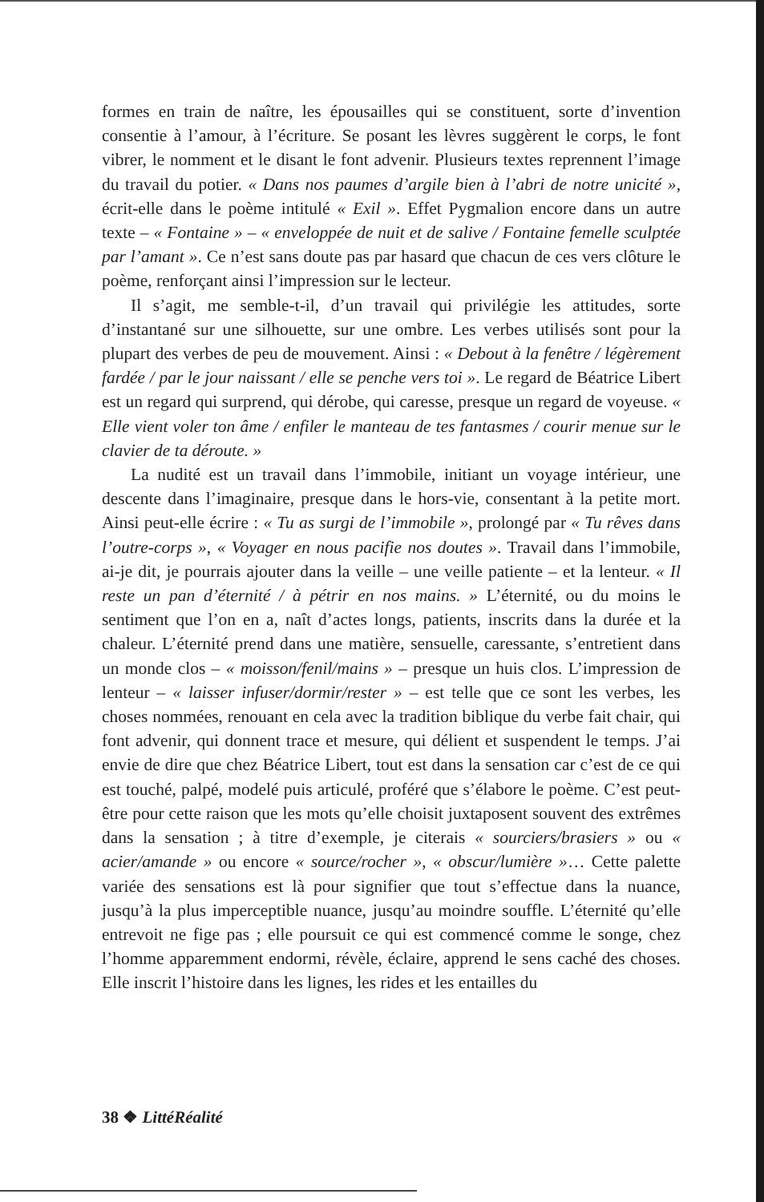formes en train de naître, les épousailles qui se constituent, sorte d’invention consentie à l’amour, à l’écriture. Se posant les lèvres suggèrent le corps, le font vibrer, le nomment et le disant le font advenir. Plusieurs textes reprennent l’image du travail du potier. « Dans nos paumes d’argile bien à l’abri de notre unicité », écrit-elle dans le poème intitulé « Exil ». Effet Pygmalion encore dans un autre texte – « Fontaine » – « enveloppée de nuit et de salive / Fontaine femelle sculptée par l’amant ». Ce n’est sans doute pas par hasard que chacun de ces vers clôture le poème, renforçant ainsi l’impression sur le lecteur.
Il s’agit, me semble-t-il, d’un travail qui privilégie les attitudes, sorte d’instantané sur une silhouette, sur une ombre. Les verbes utilisés sont pour la plupart des verbes de peu de mouvement. Ainsi : « Debout à la fenêtre / légèrement fardée / par le jour naissant / elle se penche vers toi ». Le regard de Béatrice Libert est un regard qui surprend, qui dérobe, qui caresse, presque un regard de voyeuse. « Elle vient voler ton âme / enfiler le manteau de tes fantasmes / courir menue sur le clavier de ta déroute. »
La nudité est un travail dans l’immobile, initiant un voyage intérieur, une descente dans l’imaginaire, presque dans le hors-vie, consentant à la petite mort. Ainsi peut-elle écrire : « Tu as surgi de l’immobile », prolongé par « Tu rêves dans l’outre-corps », « Voyager en nous pacifie nos doutes ». Travail dans l’immobile, ai-je dit, je pourrais ajouter dans la veille – une veille patiente – et la lenteur. « Il reste un pan d’éternité / à pétrir en nos mains. » L’éternité, ou du moins le sentiment que l’on en a, naît d’actes longs, patients, inscrits dans la durée et la chaleur. L’éternité prend dans une matière, sensuelle, caressante, s’entretient dans un monde clos – « moisson/fenil/mains » – presque un huis clos. L’impression de lenteur – « laisser infuser/dormir/rester » – est telle que ce sont les verbes, les choses nommées, renouant en cela avec la tradition biblique du verbe fait chair, qui font advenir, qui donnent trace et mesure, qui délient et suspendent le temps. J’ai envie de dire que chez Béatrice Libert, tout est dans la sensation car c’est de ce qui est touché, palpé, modelé puis articulé, proféré que s’élabore le poème. C’est peut-être pour cette raison que les mots qu’elle choisit juxtaposent souvent des extrêmes dans la sensation ; à titre d’exemple, je citerais « sourciers/brasiers » ou « acier/amande » ou encore « source/rocher », « obscur/lumière »… Cette palette variée des sensations est là pour signifier que tout s’effectue dans la nuance, jusqu’à la plus imperceptible nuance, jusqu’au moindre souffle. L’éternité qu’elle entrevoit ne fige pas ; elle poursuit ce qui est commencé comme le songe, chez l’homme apparemment endormi, révèle, éclaire, apprend le sens caché des choses. Elle inscrit l’histoire dans les lignes, les rides et les entailles du
38 ❖ LittéRéalité